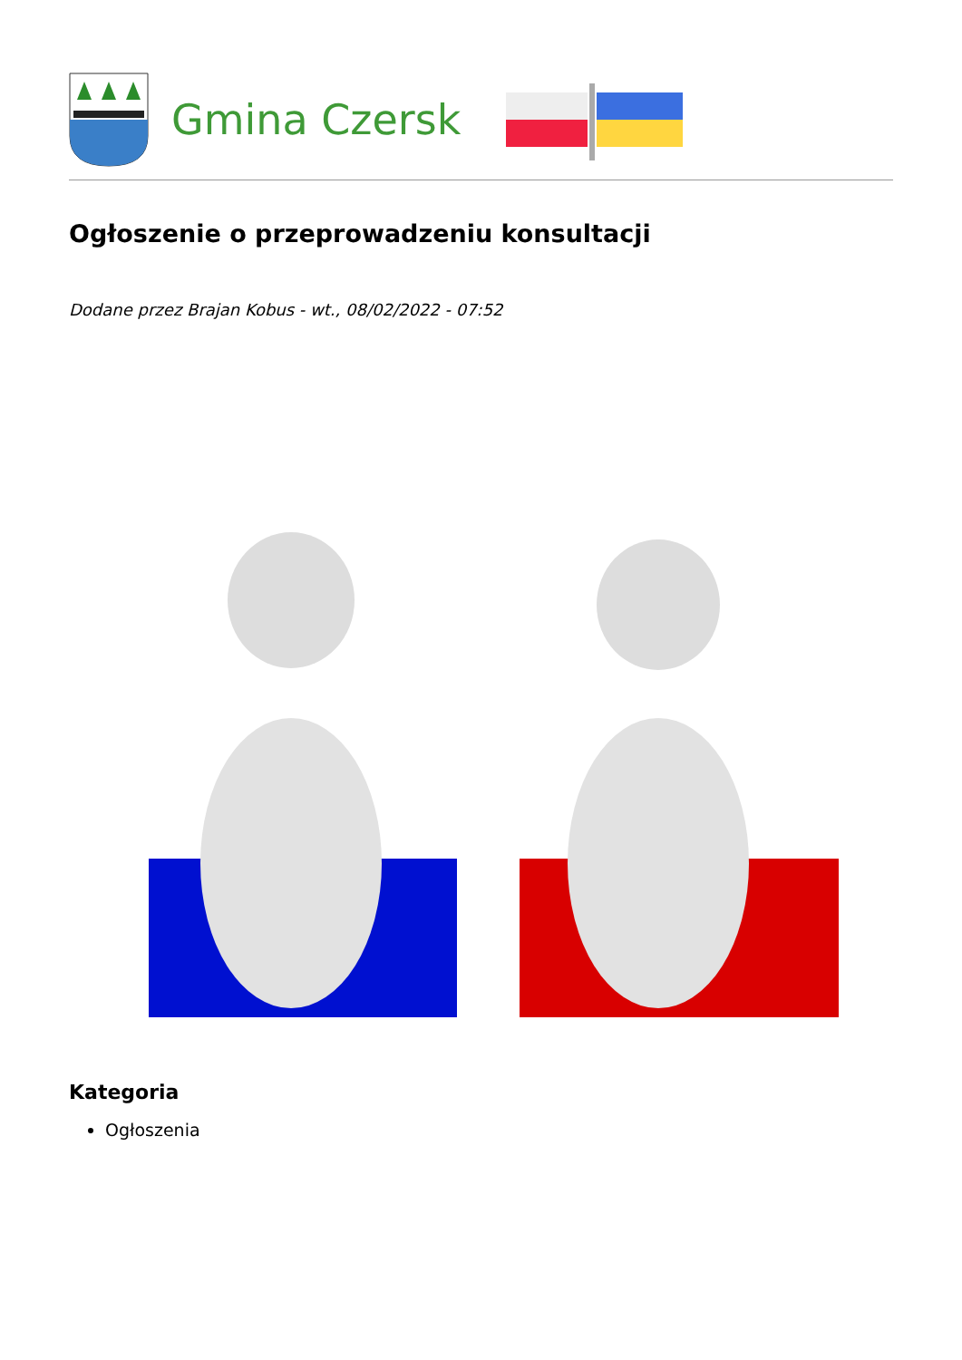Gmina Czersk
Ogłoszenie o przeprowadzeniu konsultacji
Dodane przez Brajan Kobus - wt., 08/02/2022 - 07:52
Kategoria
Ogłoszenia